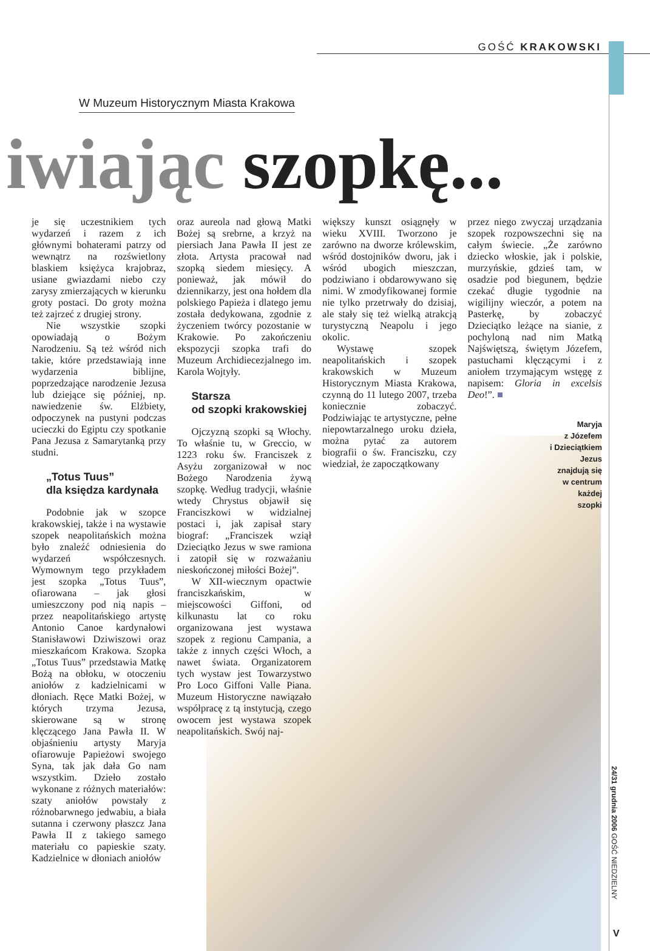GOŚĆ KRAKOWSKI
W Muzeum Historycznym Miasta Krakowa
iwiając szopkę...
je się uczestnikiem tych wydarzeń i razem z ich głównymi bohaterami patrzy od wewnątrz na rozświetlony blaskiem księżyca krajobraz, usiane gwiazdami niebo czy zarysy zmierzających w kierunku groty postaci. Do groty można też zajrzeć z drugiej strony.
Nie wszystkie szopki opowiadają o Bożym Narodzeniu. Są też wśród nich takie, które przedstawiają inne wydarzenia biblijne, poprzedzające narodzenie Jezusa lub dziejące się później, np. nawiedzenie św. Elżbiety, odpoczynek na pustyni podczas ucieczki do Egiptu czy spotkanie Pana Jezusa z Samarytanką przy studni.
„Totus Tuus”
dla księdza kardynała
Podobnie jak w szopce krakowskiej, także i na wystawie szopek neapolitańskich można było znaleźć odniesienia do wydarzeń współczesnych. Wymownym tego przykładem jest szopka „Totus Tuus”, ofiarowana – jak głosi umieszczony pod nią napis – przez neapolitańskiego artystę Antonio Canoe kardynałowi Stanisławowi Dziwiszowi oraz mieszkańcom Krakowa. Szopka „Totus Tuus” przedstawia Matkę Bożą na obłoku, w otoczeniu aniołów z kadzielnicami w dłoniach. Ręce Matki Bożej, w których trzyma Jezusa, skierowane są w stronę klęczącego Jana Pawła II. W objaśnieniu artysty Maryja ofiarowuje Papieżowi swojego Syna, tak jak dała Go nam wszystkim. Dzieło zostało wykonane z różnych materiałów: szaty aniołów powstały z różnobarwnego jedwabiu, a biała sutanna i czerwony płaszcz Jana Pawła II z takiego samego materiału co papieskie szaty. Kadzielnice w dłoniach aniołów
oraz aureola nad głową Matki Bożej są srebrne, a krzyż na piersiach Jana Pawła II jest ze złota. Artysta pracował nad szopką siedem miesięcy. A ponieważ, jak mówił do dziennikarzy, jest ona hołdem dla polskiego Papieża i dlatego jemu została dedykowana, zgodnie z życzeniem twórcy pozostanie w Krakowie. Po zakończeniu ekspozycji szopka trafi do Muzeum Archidiecezjalnego im. Karola Wojtyły.
Starsza
od szopki krakowskiej
Ojczyzną szopki są Włochy. To właśnie tu, w Greccio, w 1223 roku św. Franciszek z Asyżu zorganizował w noc Bożego Narodzenia żywą szopkę. Według tradycji, właśnie wtedy Chrystus objawił się Franciszkowi w widzialnej postaci i, jak zapisał stary biograf: „Franciszek wziął Dzieciątko Jezus w swe ramiona i zatopił się w rozważaniu nieskończonej miłości Bożej”.
W XII-wiecznym opactwie franciszkańskim, w miejscowości Giffoni, od kilkunastu lat co roku organizowana jest wystawa szopek z regionu Campania, a także z innych części Włoch, a nawet świata. Organizatorem tych wystaw jest Towarzystwo Pro Loco Giffoni Valle Piana. Muzeum Historyczne nawiązało współpracę z tą instytucją, czego owocem jest wystawa szopek neapolitańskich. Swój naj-
większy kunszt osiągnęły w wieku XVIII. Tworzono je zarówno na dworze królewskim, wśród dostojników dworu, jak i wśród ubogich mieszczan, podziwiano i obdarowywano się nimi. W zmodyfikowanej formie nie tylko przetrwały do dzisiaj, ale stały się też wielką atrakcją turystyczną Neapolu i jego okolic.
Wystawę szopek neapolitańskich i szopek krakowskich w Muzeum Historycznym Miasta Krakowa, czynną do 11 lutego 2007, trzeba koniecznie zobaczyć. Podziwiając te artystyczne, pełne niepowtarzalnego uroku dzieła, można pytać za autorem biografii o św. Franciszku, czy wiedział, że zapoczątkowany
przez niego zwyczaj urządzania szopek rozpowszechni się na całym świecie. „Że zarówno dziecko włoskie, jak i polskie, murzyńskie, gdzieś tam, w osadzie pod biegunem, będzie czekać długie tygodnie na wigilijny wieczór, a potem na Pasterkę, by zobaczyć Dzieciątko leżące na sianie, z pochyloną nad nim Matką Najświętszą, świętym Józefem, pastuchami klęczącymi i z aniołem trzymającym wstęgę z napisem: Gloria in excelsis Deo!”. ■
Maryja
z Józefem
i Dzieciątkiem
Jezus
znajdują się
w centrum
każdej
szopki
24/31 grudnia 2006 GOŚĆ NIEDZIELNY
V